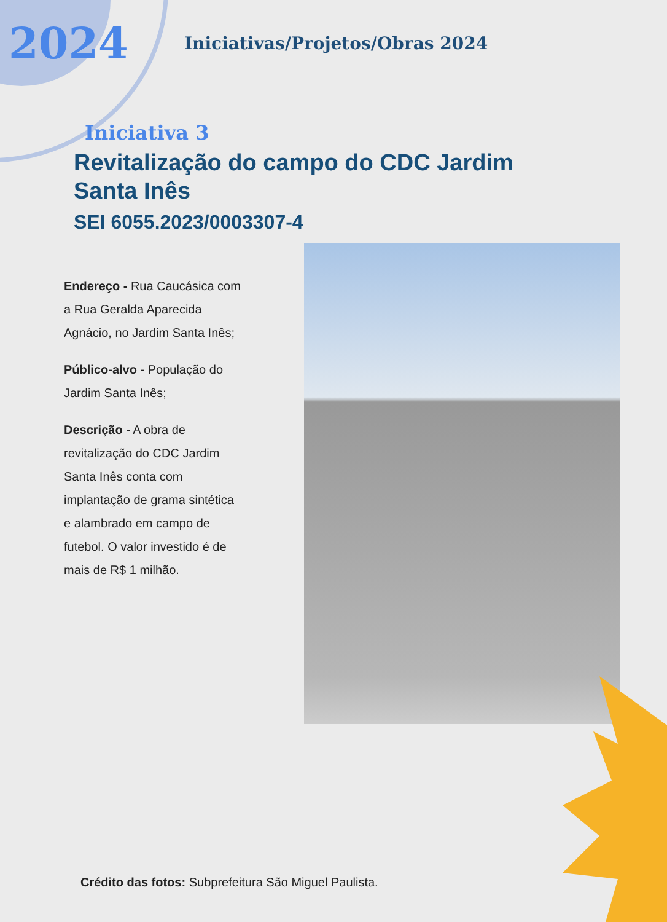2024
Iniciativas/Projetos/Obras 2024
Iniciativa 3
Revitalização do campo do CDC Jardim Santa Inês
SEI 6055.2023/0003307-4
Endereço - Rua Caucásica com a Rua Geralda Aparecida Agnácio, no Jardim Santa Inês;
Público-alvo - População do Jardim Santa Inês;
Descrição - A obra de revitalização do CDC Jardim Santa Inês conta com implantação de grama sintética e alambrado em campo de futebol. O valor investido é de mais de R$ 1 milhão.
Crédito das fotos: Subprefeitura São Miguel Paulista.